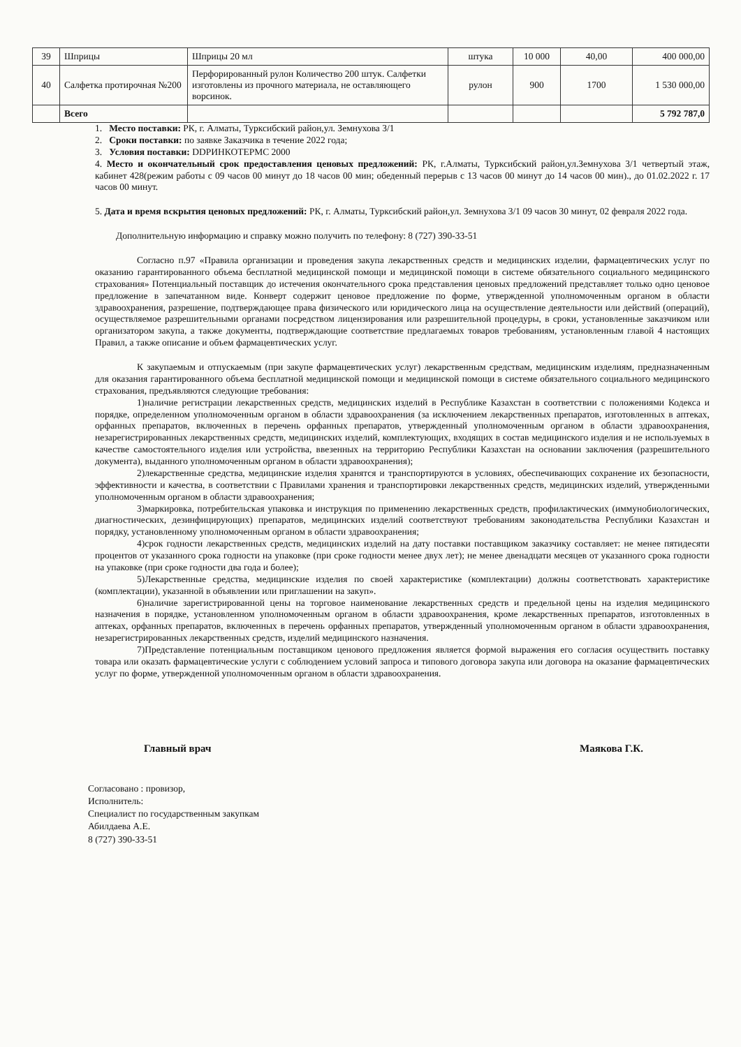| 39 | Шприцы | Шприцы 20 мл | штука | 10 000 | 40,00 | 400 000,00 |
| 40 | Салфетка протирочная №200 | Перфорированный рулон Количество 200 штук. Салфетки изготовлены из прочного материала, не оставляющего ворсинок. | рулон | 900 | 1700 | 1 530 000,00 |
| | Всего | | | | | 5 792 787,0 |
1. Место поставки: РК, г. Алматы, Турксибский район,ул. Земнухова 3/1
2. Сроки поставки: по заявке Заказчика в течение 2022 года;
3. Условия поставки: DDPИНКОТЕРМС 2000
4. Место и окончательный срок предоставления ценовых предложений: РК, г.Алматы, Турксибский район,ул.Земнухова 3/1 четвертый этаж, кабинет 428(режим работы с 09 часов 00 минут до 18 часов 00 мин; обеденный перерыв с 13 часов 00 минут до 14 часов 00 мин)., до 01.02.2022 г. 17 часов 00 минут.
5. Дата и время вскрытия ценовых предложений: РК, г. Алматы, Турксибский район,ул. Земнухова 3/1 09 часов 30 минут, 02 февраля 2022 года.
Дополнительную информацию и справку можно получить по телефону: 8 (727) 390-33-51
Согласно п.97 «Правила организации и проведения закупа лекарственных средств и медицинских изделии, фармацевтических услуг по оказанию гарантированного объема бесплатной медицинской помощи и медицинской помощи в системе обязательного социального медицинского страхования» Потенциальный поставщик до истечения окончательного срока представления ценовых предложений представляет только одно ценовое предложение в запечатанном виде. Конверт содержит ценовое предложение по форме, утвержденной уполномоченным органом в области здравоохранения, разрешение, подтверждающее права физического или юридического лица на осуществление деятельности или действий (операций), осуществляемое разрешительными органами посредством лицензирования или разрешительной процедуры, в сроки, установленные заказчиком или организатором закупа, а также документы, подтверждающие соответствие предлагаемых товаров требованиям, установленным главой 4 настоящих Правил, а также описание и объем фармацевтических услуг.
К закупаемым и отпускаемым (при закупе фармацевтических услуг) лекарственным средствам, медицинским изделиям, предназначенным для оказания гарантированного объема бесплатной медицинской помощи и медицинской помощи в системе обязательного социального медицинского страхования, предъявляются следующие требования:
1)наличие регистрации лекарственных средств, медицинских изделий в Республике Казахстан в соответствии с положениями Кодекса и порядке, определенном уполномоченным органом в области здравоохранения (за исключением лекарственных препаратов, изготовленных в аптеках, орфанных препаратов, включенных в перечень орфанных препаратов, утвержденный уполномоченным органом в области здравоохранения, незарегистрированных лекарственных средств, медицинских изделий, комплектующих, входящих в состав медицинского изделия и не используемых в качестве самостоятельного изделия или устройства, ввезенных на территорию Республики Казахстан на основании заключения (разрешительного документа), выданного уполномоченным органом в области здравоохранения);
2)лекарственные средства, медицинские изделия хранятся и транспортируются в условиях, обеспечивающих сохранение их безопасности, эффективности и качества, в соответствии с Правилами хранения и транспортировки лекарственных средств, медицинских изделий, утвержденными уполномоченным органом в области здравоохранения;
3)маркировка, потребительская упаковка и инструкция по применению лекарственных средств, профилактических (иммунобиологических, диагностических, дезинфицирующих) препаратов, медицинских изделий соответствуют требованиям законодательства Республики Казахстан и порядку, установленному уполномоченным органом в области здравоохранения;
4)срок годности лекарственных средств, медицинских изделий на дату поставки поставщиком заказчику составляет: не менее пятидесяти процентов от указанного срока годности на упаковке (при сроке годности менее двух лет); не менее двенадцати месяцев от указанного срока годности на упаковке (при сроке годности два года и более);
5)Лекарственные средства, медицинские изделия по своей характеристике (комплектации) должны соответствовать характеристике (комплектации), указанной в объявлении или приглашении на закуп».
6)наличие зарегистрированной цены на торговое наименование лекарственных средств и предельной цены на изделия медицинского назначения в порядке, установленном уполномоченным органом в области здравоохранения, кроме лекарственных препаратов, изготовленных в аптеках, орфанных препаратов, включенных в перечень орфанных препаратов, утвержденный уполномоченным органом в области здравоохранения, незарегистрированных лекарственных средств, изделий медицинского назначения.
7)Представление потенциальным поставщиком ценового предложения является формой выражения его согласия осуществить поставку товара или оказать фармацевтические услуги с соблюдением условий запроса и типового договора закупа или договора на оказание фармацевтических услуг по форме, утвержденной уполномоченным органом в области здравоохранения.
Главный врач Маякова Г.К.
Согласовано : провизор,
Исполнитель:
Специалист по государственным закупкам
Абилдаева А.Е.
8 (727) 390-33-51